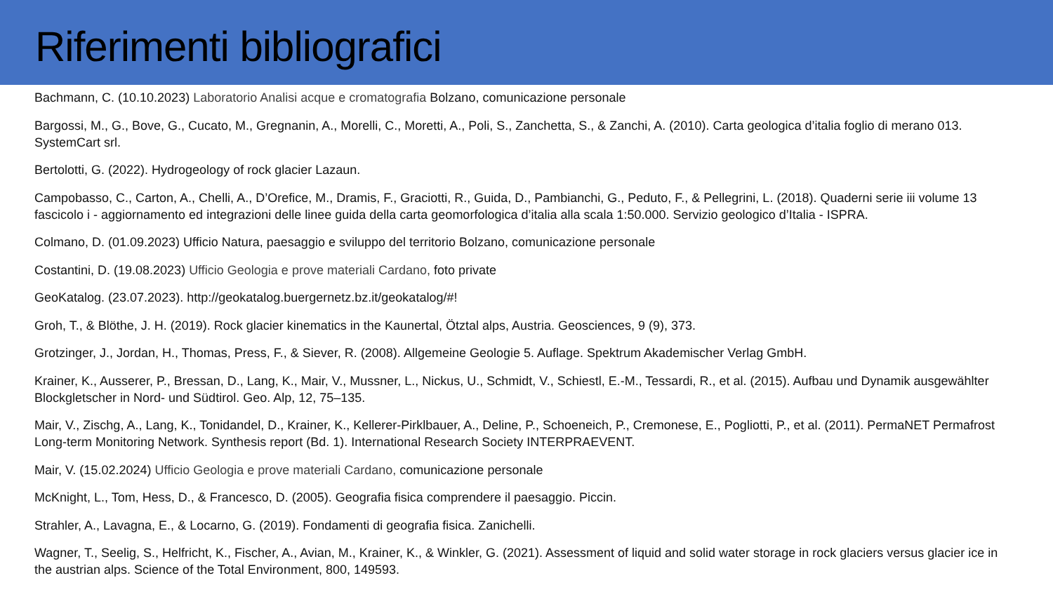Riferimenti bibliografici
Bachmann, C. (10.10.2023) Laboratorio Analisi acque e cromatografia Bolzano, comunicazione personale
Bargossi, M., G., Bove, G., Cucato, M., Gregnanin, A., Morelli, C., Moretti, A., Poli, S., Zanchetta, S., & Zanchi, A. (2010). Carta geologica d’italia foglio di merano 013. SystemCart srl.
Bertolotti, G. (2022). Hydrogeology of rock glacier Lazaun.
Campobasso, C., Carton, A., Chelli, A., D’Orefice, M., Dramis, F., Graciotti, R., Guida, D., Pambianchi, G., Peduto, F., & Pellegrini, L. (2018). Quaderni serie iii volume 13 fascicolo i - aggiornamento ed integrazioni delle linee guida della carta geomorfologica d’italia alla scala 1:50.000. Servizio geologico d’Italia - ISPRA.
Colmano, D. (01.09.2023) Ufficio Natura, paesaggio e sviluppo del territorio Bolzano, comunicazione personale
Costantini, D. (19.08.2023) Ufficio Geologia e prove materiali Cardano, foto private
GeoKatalog. (23.07.2023). http://geokatalog.buergernetz.bz.it/geokatalog/#!
Groh, T., & Blöthe, J. H. (2019). Rock glacier kinematics in the Kaunertal, Ötztal alps, Austria. Geosciences, 9 (9), 373.
Grotzinger, J., Jordan, H., Thomas, Press, F., & Siever, R. (2008). Allgemeine Geologie 5. Auflage. Spektrum Akademischer Verlag GmbH.
Krainer, K., Ausserer, P., Bressan, D., Lang, K., Mair, V., Mussner, L., Nickus, U., Schmidt, V., Schiestl, E.-M., Tessardi, R., et al. (2015). Aufbau und Dynamik ausgewählter Blockgletscher in Nord- und Südtirol. Geo. Alp, 12, 75–135.
Mair, V., Zischg, A., Lang, K., Tonidandel, D., Krainer, K., Kellerer-Pirklbauer, A., Deline, P., Schoeneich, P., Cremonese, E., Pogliotti, P., et al. (2011). PermaNET Permafrost Long-term Monitoring Network. Synthesis report (Bd. 1). International Research Society INTERPRAEVENT.
Mair, V. (15.02.2024) Ufficio Geologia e prove materiali Cardano, comunicazione personale
McKnight, L., Tom, Hess, D., & Francesco, D. (2005). Geografia fisica comprendere il paesaggio. Piccin.
Strahler, A., Lavagna, E., & Locarno, G. (2019). Fondamenti di geografia fisica. Zanichelli.
Wagner, T., Seelig, S., Helfricht, K., Fischer, A., Avian, M., Krainer, K., & Winkler, G. (2021). Assessment of liquid and solid water storage in rock glaciers versus glacier ice in the austrian alps. Science of the Total Environment, 800, 149593.